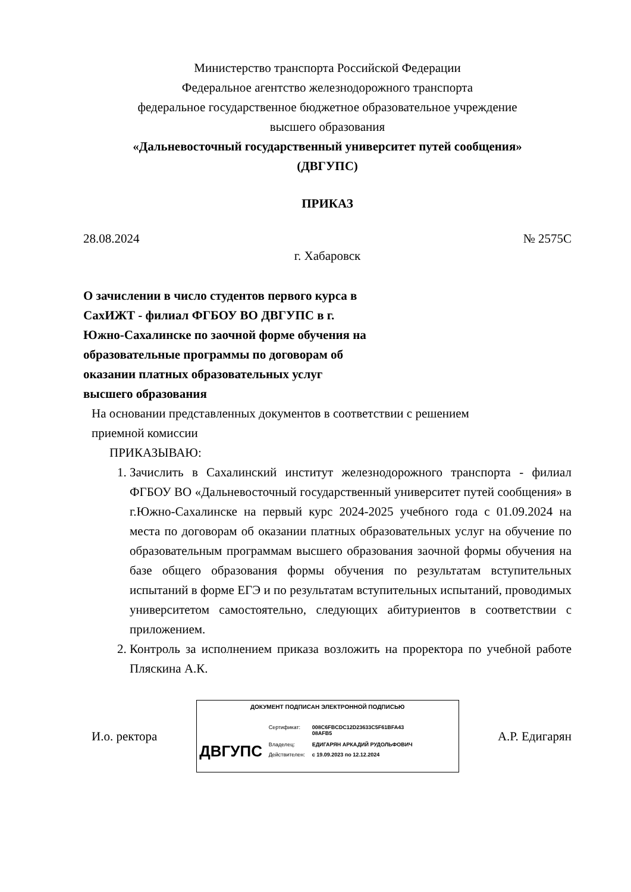Министерство транспорта Российской Федерации
Федеральное агентство железнодорожного транспорта
федеральное государственное бюджетное образовательное учреждение
высшего образования
«Дальневосточный государственный университет путей сообщения»
(ДВГУПС)
ПРИКАЗ
28.08.2024 № 2575С
г. Хабаровск
О зачислении в число студентов первого курса в СахИЖТ - филиал ФГБОУ ВО ДВГУПС в г. Южно-Сахалинске по заочной форме обучения на образовательные программы по договорам об оказании платных образовательных услуг высшего образования
На основании представленных документов в соответствии с решением
приемной комиссии
ПРИКАЗЫВАЮ:
1. Зачислить в Сахалинский институт железнодорожного транспорта - филиал ФГБОУ ВО «Дальневосточный государственный университет путей сообщения» в г.Южно-Сахалинске на первый курс 2024-2025 учебного года с 01.09.2024 на места по договорам об оказании платных образовательных услуг на обучение по образовательным программам высшего образования заочной формы обучения на базе общего образования формы обучения по результатам вступительных испытаний в форме ЕГЭ и по результатам вступительных испытаний, проводимых университетом самостоятельно, следующих абитуриентов в соответствии с приложением.
2. Контроль за исполнением приказа возложить на проректора по учебной работе Пляскина А.К.
И.о. ректора
ДОКУМЕНТ ПОДПИСАН ЭЛЕКТРОННОЙ ПОДПИСЬЮ
ДВГУПС
| Сертификат: | 008C6FBCDC12D23633C5F61BFA43 08AFB5 |
| Владелец: | ЕДИГАРЯН АРКАДИЙ РУДОЛЬФОВИЧ |
| Действителен: | с 19.09.2023 по 12.12.2024 |
А.Р. Едигарян